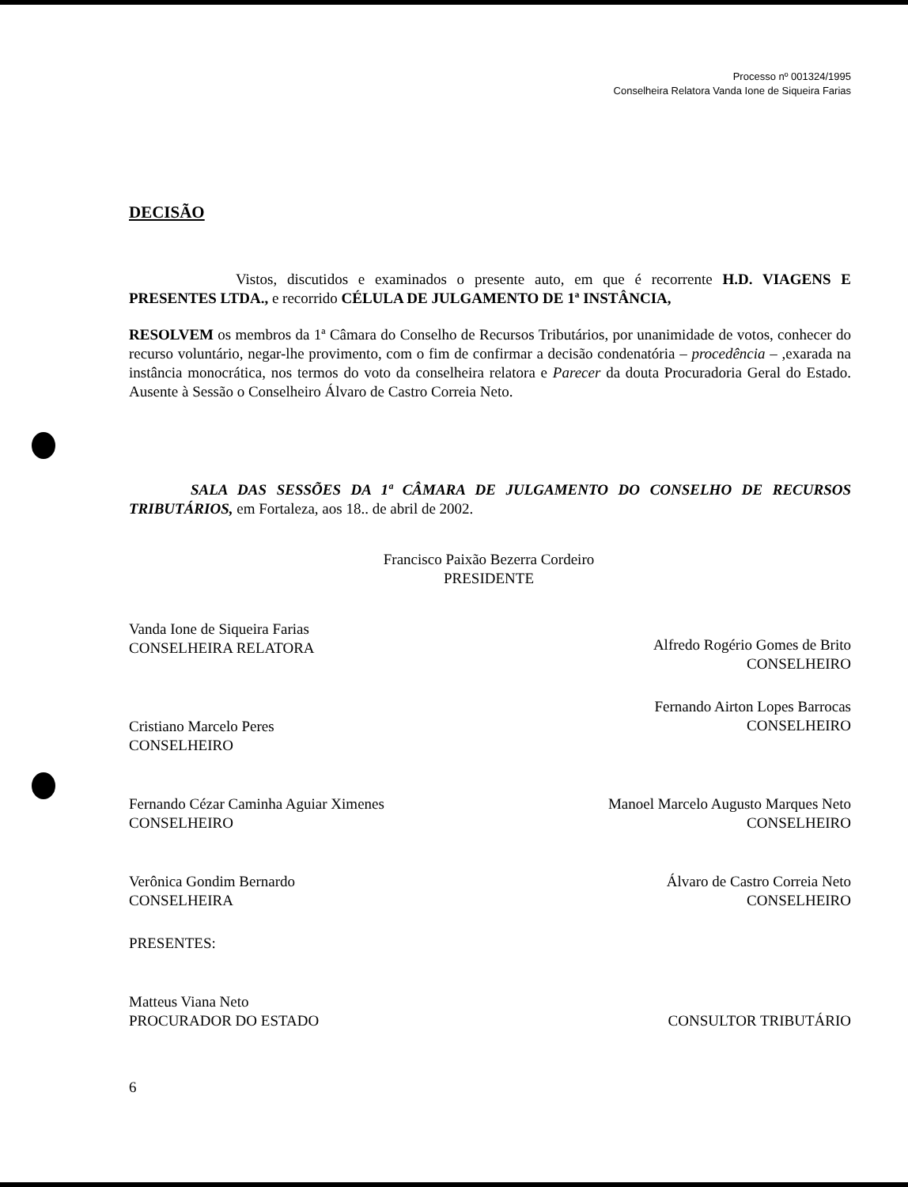Processo nº 001324/1995
Conselheira Relatora Vanda Ione de Siqueira Farias
DECISÃO
Vistos, discutidos e examinados o presente auto, em que é recorrente H.D. VIAGENS E PRESENTES LTDA., e recorrido CÉLULA DE JULGAMENTO DE 1ª INSTÂNCIA,
RESOLVEM os membros da 1ª Câmara do Conselho de Recursos Tributários, por unanimidade de votos, conhecer do recurso voluntário, negar-lhe provimento, com o fim de confirmar a decisão condenatória – procedência – ,exarada na instância monocrática, nos termos do voto da conselheira relatora e Parecer da douta Procuradoria Geral do Estado. Ausente à Sessão o Conselheiro Álvaro de Castro Correia Neto.
SALA DAS SESSÕES DA 1ª CÂMARA DE JULGAMENTO DO CONSELHO DE RECURSOS TRIBUTÁRIOS, em Fortaleza, aos 18.. de abril de 2002.
Francisco Paixão Bezerra Cordeiro
PRESIDENTE
Vanda Ione de Siqueira Farias
CONSELHEIRA RELATORA
Alfredo Rogério Gomes de Brito
CONSELHEIRO
Cristiano Marcelo Peres
CONSELHEIRO
Fernando Airton Lopes Barrocas
CONSELHEIRO
Fernando Cézar Caminha Aguiar Ximenes
CONSELHEIRO
Manoel Marcelo Augusto Marques Neto
CONSELHEIRO
Verônica Gondim Bernardo
CONSELHEIRA
Álvaro de Castro Correia Neto
CONSELHEIRO
PRESENTES:
Matteus Viana Neto
PROCURADOR DO ESTADO
CONSULTOR TRIBUTÁRIO
6